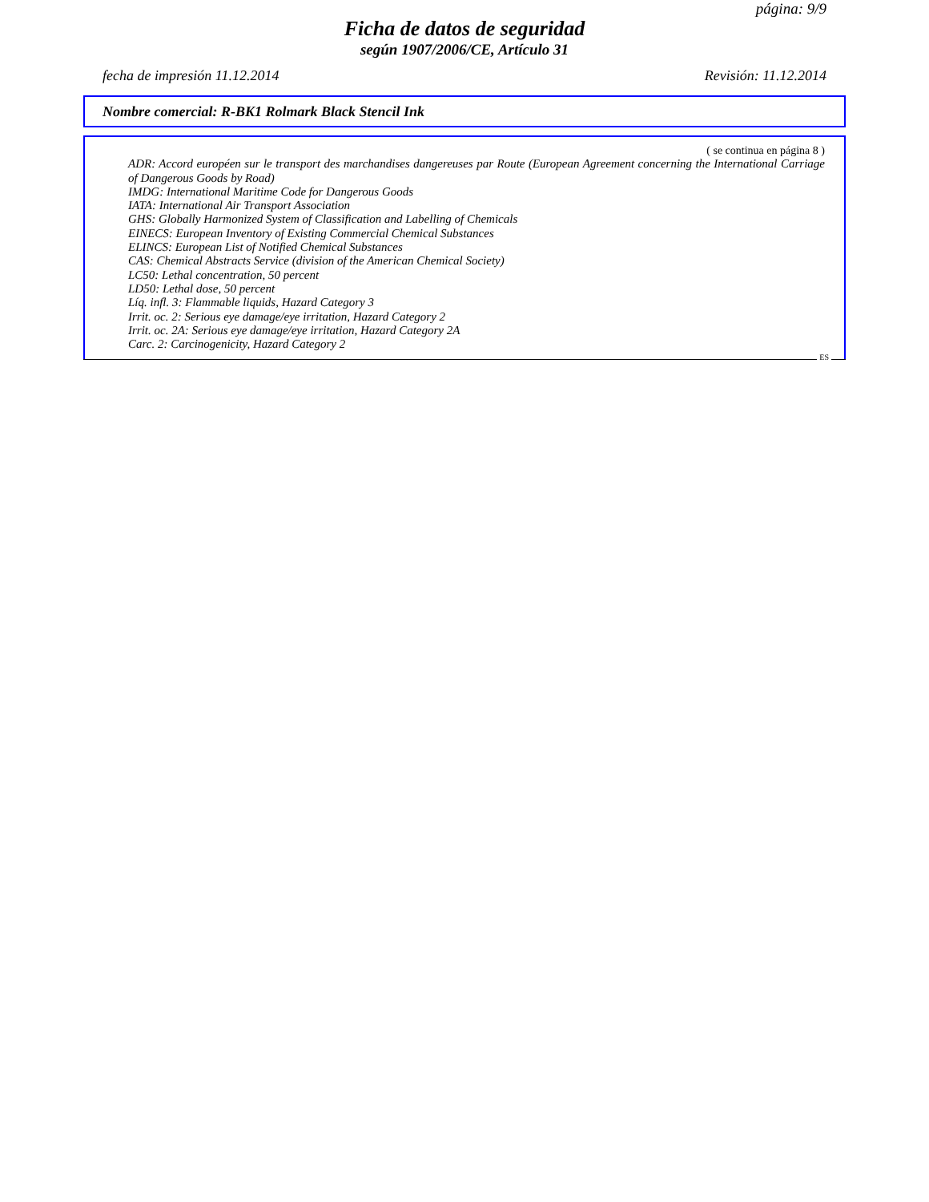página: 9/9
Ficha de datos de seguridad
según 1907/2006/CE, Artículo 31
fecha de impresión 11.12.2014 Revisión: 11.12.2014
Nombre comercial: R-BK1 Rolmark Black Stencil Ink
( se continua en página 8 )
ADR: Accord européen sur le transport des marchandises dangereuses par Route (European Agreement concerning the International Carriage of Dangerous Goods by Road)
IMDG: International Maritime Code for Dangerous Goods
IATA: International Air Transport Association
GHS: Globally Harmonized System of Classification and Labelling of Chemicals
EINECS: European Inventory of Existing Commercial Chemical Substances
ELINCS: European List of Notified Chemical Substances
CAS: Chemical Abstracts Service (division of the American Chemical Society)
LC50: Lethal concentration, 50 percent
LD50: Lethal dose, 50 percent
Líq. infl. 3: Flammable liquids, Hazard Category 3
Irrit. oc. 2: Serious eye damage/eye irritation, Hazard Category 2
Irrit. oc. 2A: Serious eye damage/eye irritation, Hazard Category 2A
Carc. 2: Carcinogenicity, Hazard Category 2
ES